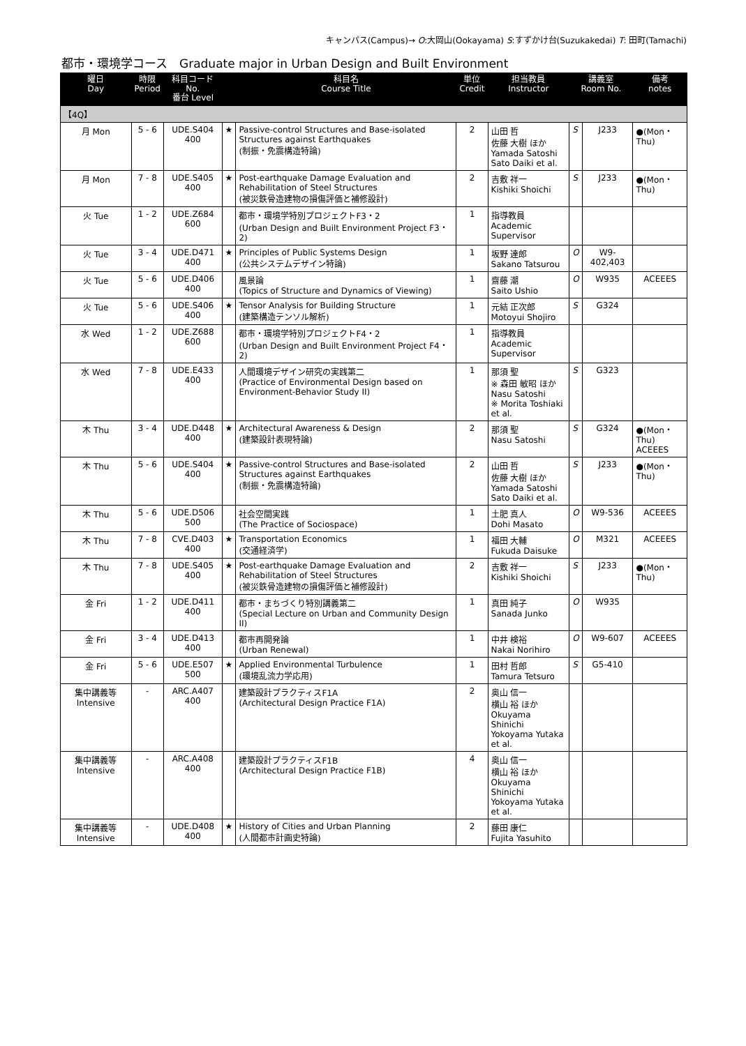キャンパス(Campus)→ O:大岡山(Ookayama) S:すずかけ台(Suzukakedai) T: 田町(Tamachi)
都市・環境学コース　Graduate major in Urban Design and Built Environment
| 曜日 Day | 時限 Period | 科目コード No. 番台 Level | | 科目名 Course Title | 単位 Credit | 担当教員 Instructor | 講義室 Room No. | | 備考 notes |
| --- | --- | --- | --- | --- | --- | --- | --- | --- | --- |
| 【4Q】 | | | | | | | | | |
| 月 Mon | 5 - 6 | UDE.S404 400 | ★ | Passive-control Structures and Base-isolated Structures against Earthquakes (制振・免震構造特論) | 2 | 山田 哲 佐藤 大樹 ほか Yamada Satoshi Sato Daiki et al. | S | J233 | ●(Mon・Thu) |
| 月 Mon | 7 - 8 | UDE.S405 400 | ★ | Post-earthquake Damage Evaluation and Rehabilitation of Steel Structures (被災鉄骨造建物の損傷評価と補修設計) | 2 | 吉敷 祥一 Kishiki Shoichi | S | J233 | ●(Mon・Thu) |
| 火 Tue | 1 - 2 | UDE.Z684 600 | | 都市・環境学特別プロジェクトF3・2 (Urban Design and Built Environment Project F3・2) | 1 | 指導教員 Academic Supervisor | | | |
| 火 Tue | 3 - 4 | UDE.D471 400 | ★ | Principles of Public Systems Design (公共システムデザイン特論) | 1 | 坂野 達郎 Sakano Tatsurou | O | W9-402,403 | |
| 火 Tue | 5 - 6 | UDE.D406 400 | | 風景論 (Topics of Structure and Dynamics of Viewing) | 1 | 齋藤 潮 Saito Ushio | O | W935 | ACEEES |
| 火 Tue | 5 - 6 | UDE.S406 400 | ★ | Tensor Analysis for Building Structure (建築構造テンソル解析) | 1 | 元結 正次郎 Motoyui Shojiro | S | G324 | |
| 水 Wed | 1 - 2 | UDE.Z688 600 | | 都市・環境学特別プロジェクトF4・2 (Urban Design and Built Environment Project F4・2) | 1 | 指導教員 Academic Supervisor | | | |
| 水 Wed | 7 - 8 | UDE.E433 400 | | 人間環境デザイン研究の実践第二 (Practice of Environmental Design based on Environment-Behavior Study II) | 1 | 那須 聖 ※ 森田 敏昭 ほか Nasu Satoshi ※ Morita Toshiaki et al. | S | G323 | |
| 木 Thu | 3 - 4 | UDE.D448 400 | ★ | Architectural Awareness & Design (建築設計表現特論) | 2 | 那須 聖 Nasu Satoshi | S | G324 | ●(Mon・Thu) ACEEES |
| 木 Thu | 5 - 6 | UDE.S404 400 | ★ | Passive-control Structures and Base-isolated Structures against Earthquakes (制振・免震構造特論) | 2 | 山田 哲 佐藤 大樹 ほか Yamada Satoshi Sato Daiki et al. | S | J233 | ●(Mon・Thu) |
| 木 Thu | 5 - 6 | UDE.D506 500 | | 社会空間実践 (The Practice of Sociospace) | 1 | 土肥 真人 Dohi Masato | O | W9-536 | ACEEES |
| 木 Thu | 7 - 8 | CVE.D403 400 | ★ | Transportation Economics (交通経済学) | 1 | 福田 大輔 Fukuda Daisuke | O | M321 | ACEEES |
| 木 Thu | 7 - 8 | UDE.S405 400 | ★ | Post-earthquake Damage Evaluation and Rehabilitation of Steel Structures (被災鉄骨造建物の損傷評価と補修設計) | 2 | 吉敷 祥一 Kishiki Shoichi | S | J233 | ●(Mon・Thu) |
| 金 Fri | 1 - 2 | UDE.D411 400 | | 都市・まちづくり特別講義第二 (Special Lecture on Urban and Community Design II) | 1 | 真田 純子 Sanada Junko | O | W935 | |
| 金 Fri | 3 - 4 | UDE.D413 400 | | 都市再開発論 (Urban Renewal) | 1 | 中井 検裕 Nakai Norihiro | O | W9-607 | ACEEES |
| 金 Fri | 5 - 6 | UDE.E507 500 | ★ | Applied Environmental Turbulence (環境乱流力学応用) | 1 | 田村 哲郎 Tamura Tetsuro | S | G5-410 | |
| 集中講義等 Intensive | - | ARC.A407 400 | | 建築設計プラクティスF1A (Architectural Design Practice F1A) | 2 | 奥山 信一 横山 裕 ほか Okuyama Shinichi Yokoyama Yutaka et al. | | | |
| 集中講義等 Intensive | - | ARC.A408 400 | | 建築設計プラクティスF1B (Architectural Design Practice F1B) | 4 | 奥山 信一 横山 裕 ほか Okuyama Shinichi Yokoyama Yutaka et al. | | | |
| 集中講義等 Intensive | - | UDE.D408 400 | ★ | History of Cities and Urban Planning (人間都市計画史特論) | 2 | 藤田 康仁 Fujita Yasuhito | | | |